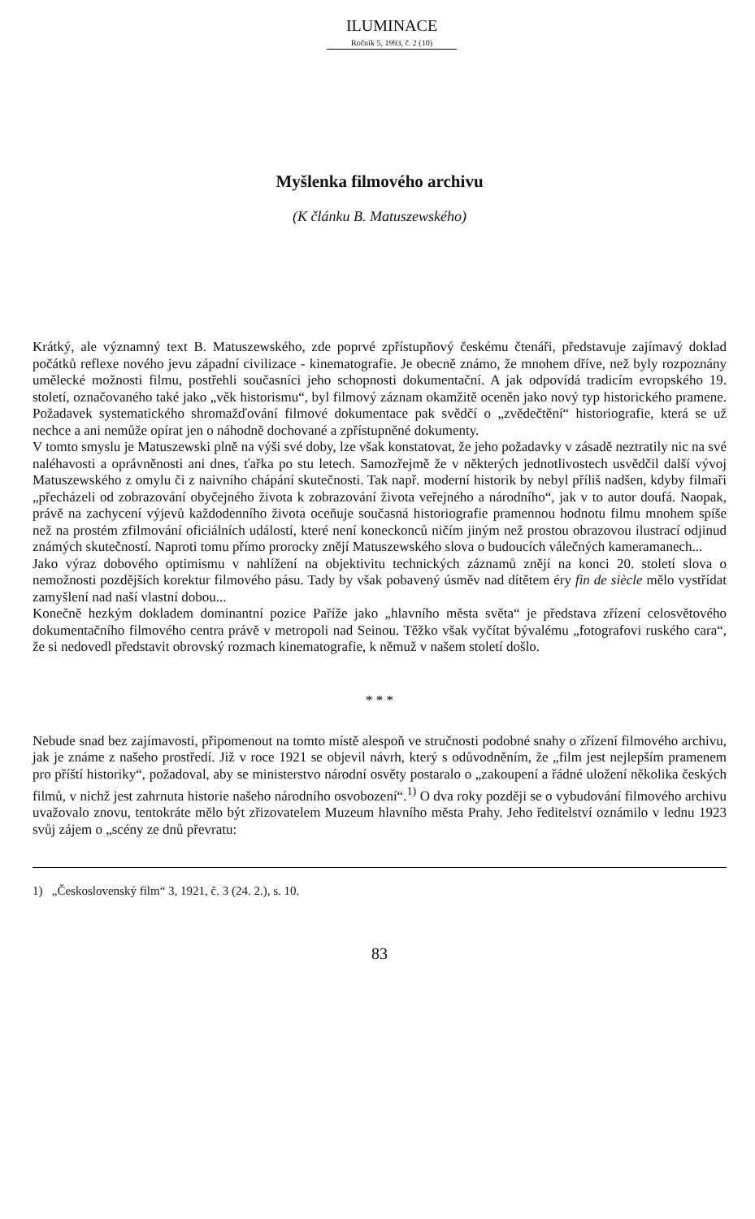ILUMINACE
Ročník 5, 1993, č. 2 (10)
Myšlenka filmového archivu
(K článku B. Matuszewského)
Krátký, ale významný text B. Matuszewského, zde poprvé zpřístupňový českému čtenáři, představuje zajímavý doklad počátků reflexe nového jevu západní civilizace - kinematografie. Je obecně známo, že mnohem dříve, než byly rozpoznány umělecké možnosti filmu, postřehli současníci jeho schopnosti dokumentační. A jak odpovídá tradicím evropského 19. století, označovaného také jako „věk historismu“, byl filmový záznam okamžitě oceněn jako nový typ historického pramene. Požadavek systematického shromažďování filmové dokumentace pak svědčí o „zvědečtění“ historiografie, která se už nechce a ani nemůže opírat jen o náhodně dochované a zpřístupněné dokumenty.
V tomto smyslu je Matuszewski plně na výši své doby, lze však konstatovat, že jeho požadavky v zásadě neztratily nic na své naléhavosti a oprávněnosti ani dnes, ťařka po stu letech. Samozřejmě že v některých jednotlivostech usvědčil další vývoj Matuszewského z omylu či z naivního chápání skutečnosti. Tak např. moderní historik by nebyl příliš nadšen, kdyby filmaři „přecházeli od zobrazování obyčejného života k zobrazování života veřejného a národního“, jak v to autor doufá. Naopak, právě na zachycení výjevů každodenního života oceňuje současná historiografie pramennou hodnotu filmu mnohem spíše než na prostém zfilmování oficiálních událostí, které není koneckonců ničím jiným než prostou obrazovou ilustrací odjinud známých skutečností. Naproti tomu přímo prorocky znějí Matuszewského slova o budoucích válečných kameramanech...
Jako výraz dobového optimismu v nahlížení na objektivitu technických záznamů znějí na konci 20. století slova o nemožnosti pozdějších korektur filmového pásu. Tady by však pobavený úsměv nad dítětem éry fin de siècle mělo vystřídat zamyšlení nad naší vlastní dobou...
Konečně hezkým dokladem dominantní pozice Paříže jako „hlavního města světa“ je představa zřízení celosvětového dokumentačního filmového centra právě v metropoli nad Seinou. Těžko však vyčítat bývalému „fotografovi ruského cara“, že si nedovedl představit obrovský rozmach kinematografie, k němuž v našem století došlo.
* * *
Nebude snad bez zajímavosti, připomenout na tomto místě alespoň ve stručnosti podobné snahy o zřízení filmového archivu, jak je známe z našeho prostředí. Již v roce 1921 se objevil návrh, který s odůvodněním, že „film jest nejlepším pramenem pro příští historiky“, požadoval, aby se ministerstvo národní osvěty postaralo o „zakoupení a řádné uložení několika českých filmů, v nichž jest zahrnuta historie našeho národního osvobození“.<sup>1)</sup> O dva roky později se o vybudování filmového archivu uvažovalo znovu, tentokráte mělo být zřizovatelem Muzeum hlavního města Prahy. Jeho ředitelství oznámilo v lednu 1923 svůj zájem o „scény ze dnů převratu:
1) „Československý film“ 3, 1921, č. 3 (24. 2.), s. 10.
83